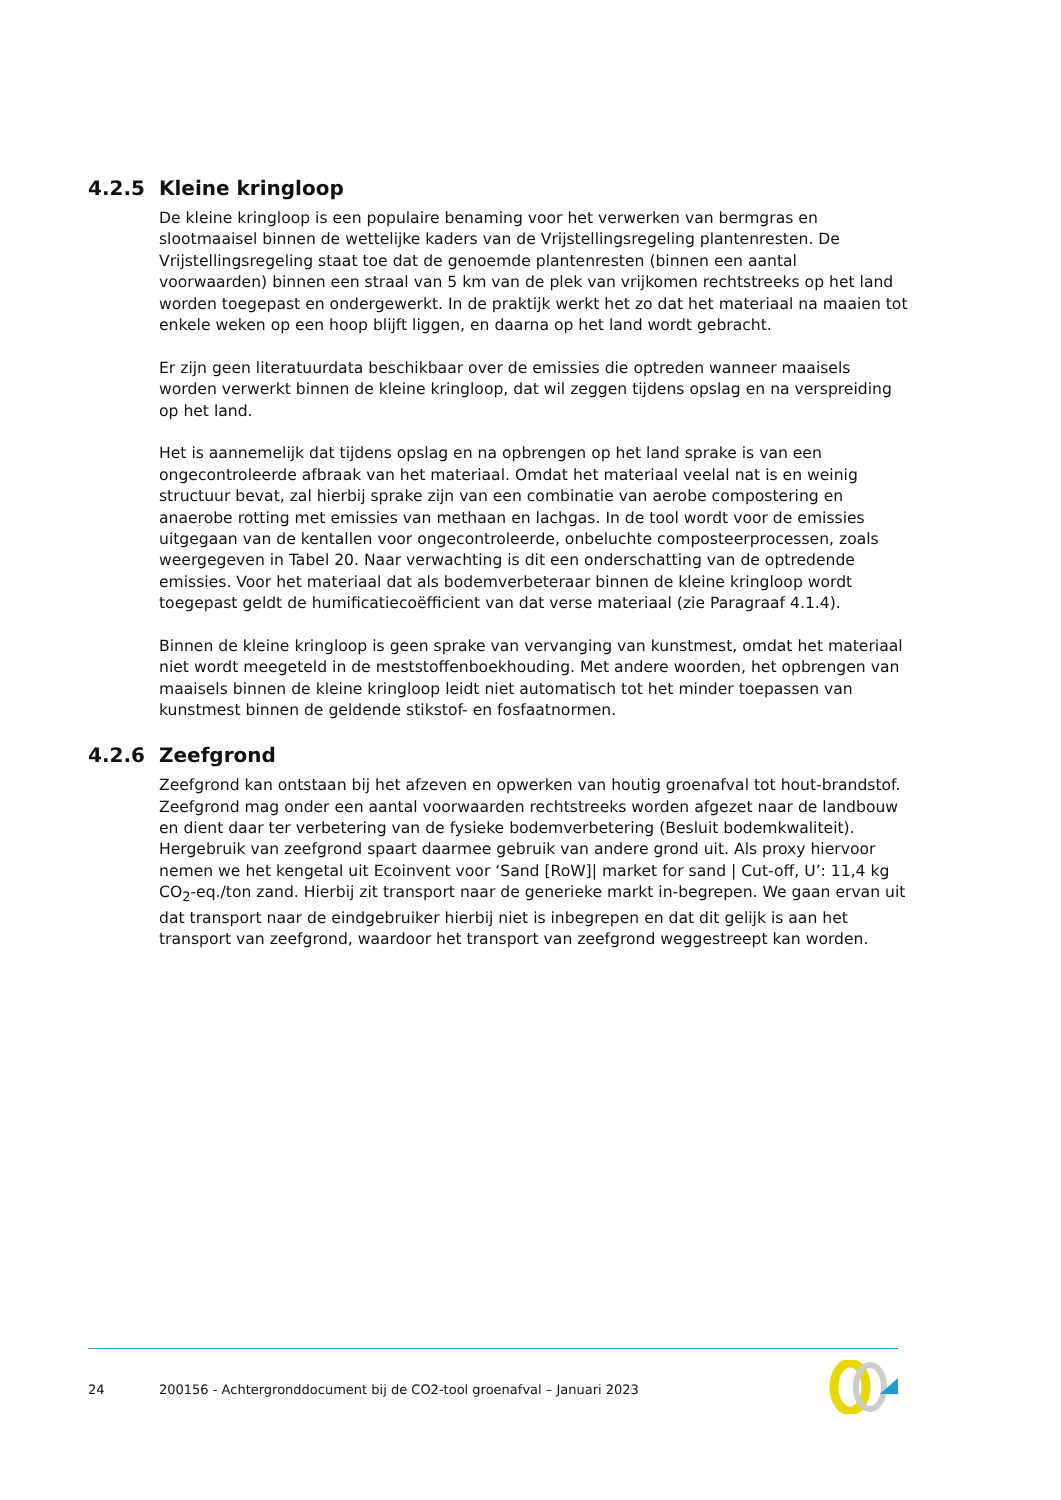4.2.5 Kleine kringloop
De kleine kringloop is een populaire benaming voor het verwerken van bermgras en slootmaaisel binnen de wettelijke kaders van de Vrijstellingsregeling plantenresten. De Vrijstellingsregeling staat toe dat de genoemde plantenresten (binnen een aantal voorwaarden) binnen een straal van 5 km van de plek van vrijkomen rechtstreeks op het land worden toegepast en ondergewerkt. In de praktijk werkt het zo dat het materiaal na maaien tot enkele weken op een hoop blijft liggen, en daarna op het land wordt gebracht.
Er zijn geen literatuurdata beschikbaar over de emissies die optreden wanneer maaisels worden verwerkt binnen de kleine kringloop, dat wil zeggen tijdens opslag en na verspreiding op het land.
Het is aannemelijk dat tijdens opslag en na opbrengen op het land sprake is van een ongecontroleerde afbraak van het materiaal. Omdat het materiaal veelal nat is en weinig structuur bevat, zal hierbij sprake zijn van een combinatie van aerobe compostering en anaerobe rotting met emissies van methaan en lachgas. In de tool wordt voor de emissies uitgegaan van de kentallen voor ongecontroleerde, onbeluchte composteerprocessen, zoals weergegeven in Tabel 20. Naar verwachting is dit een onderschatting van de optredende emissies. Voor het materiaal dat als bodemverbeteraar binnen de kleine kringloop wordt toegepast geldt de humificatiecoëfficient van dat verse materiaal (zie Paragraaf 4.1.4).
Binnen de kleine kringloop is geen sprake van vervanging van kunstmest, omdat het materiaal niet wordt meegeteld in de meststoffenboekhouding. Met andere woorden, het opbrengen van maaisels binnen de kleine kringloop leidt niet automatisch tot het minder toepassen van kunstmest binnen de geldende stikstof- en fosfaatnormen.
4.2.6 Zeefgrond
Zeefgrond kan ontstaan bij het afzeven en opwerken van houtig groenafval tot hout-brandstof. Zeefgrond mag onder een aantal voorwaarden rechtstreeks worden afgezet naar de landbouw en dient daar ter verbetering van de fysieke bodemverbetering (Besluit bodemkwaliteit). Hergebruik van zeefgrond spaart daarmee gebruik van andere grond uit. Als proxy hiervoor nemen we het kengetal uit Ecoinvent voor ‘Sand [RoW]| market for sand | Cut-off, U’: 11,4 kg CO<sub>2</sub>-eq./ton zand. Hierbij zit transport naar de generieke markt in-begrepen. We gaan ervan uit dat transport naar de eindgebruiker hierbij niet is inbegrepen en dat dit gelijk is aan het transport van zeefgrond, waardoor het transport van zeefgrond weggestreept kan worden.
24 200156 - Achtergronddocument bij de CO2-tool groenafval – Januari 2023